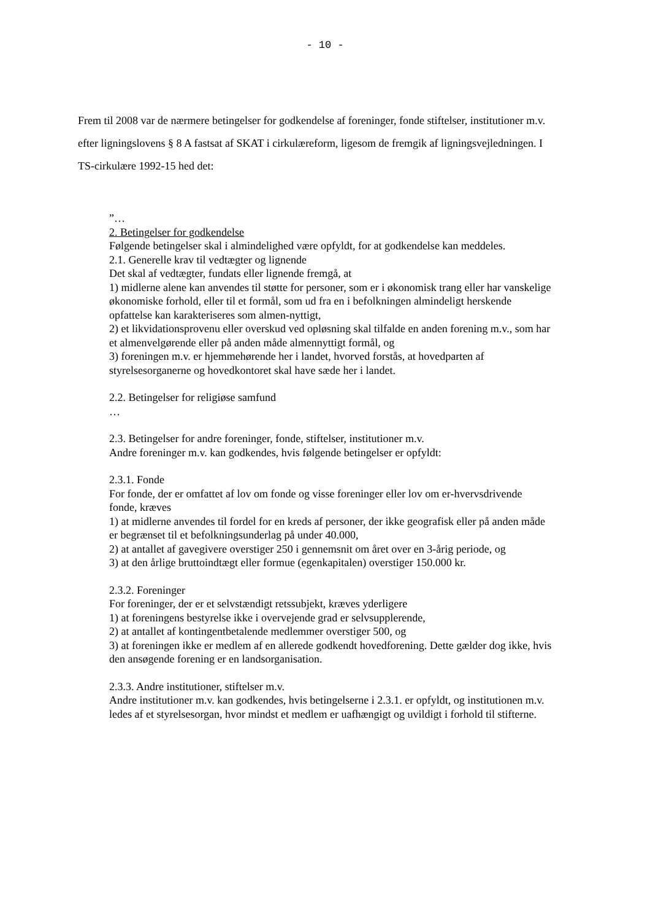- 10 -
Frem til 2008 var de nærmere betingelser for godkendelse af foreninger, fonde stiftelser, institutioner m.v. efter ligningslovens § 8 A fastsat af SKAT i cirkulæreform, ligesom de fremgik af ligningsvejledningen. I TS-cirkulære 1992-15 hed det:
”…
2. Betingelser for godkendelse
Følgende betingelser skal i almindelighed være opfyldt, for at godkendelse kan meddeles.
2.1. Generelle krav til vedtægter og lignende
Det skal af vedtægter, fundats eller lignende fremgå, at
1) midlerne alene kan anvendes til støtte for personer, som er i økonomisk trang eller har vanskelige økonomiske forhold, eller til et formål, som ud fra en i befolkningen almindeligt herskende opfattelse kan karakteriseres som almen-nyttigt,
2) et likvidationsprovenu eller overskud ved opløsning skal tilfalde en anden forening m.v., som har et almenvelgørende eller på anden måde almennyttigt formål, og
3) foreningen m.v. er hjemmehørende her i landet, hvorved forstås, at hovedparten af styrelsesorganerne og hovedkontoret skal have sæde her i landet.
2.2. Betingelser for religiøse samfund
…
2.3. Betingelser for andre foreninger, fonde, stiftelser, institutioner m.v.
Andre foreninger m.v. kan godkendes, hvis følgende betingelser er opfyldt:
2.3.1. Fonde
For fonde, der er omfattet af lov om fonde og visse foreninger eller lov om er-hvervsdrivende fonde, kræves
1) at midlerne anvendes til fordel for en kreds af personer, der ikke geografisk eller på anden måde er begrænset til et befolkningsunderlag på under 40.000,
2) at antallet af gavegivere overstiger 250 i gennemsnit om året over en 3-årig periode, og
3) at den årlige bruttoindtægt eller formue (egenkapitalen) overstiger 150.000 kr.
2.3.2. Foreninger
For foreninger, der er et selvstændigt retssubjekt, kræves yderligere
1) at foreningens bestyrelse ikke i overvejende grad er selvsupplerende,
2) at antallet af kontingentbetalende medlemmer overstiger 500, og
3) at foreningen ikke er medlem af en allerede godkendt hovedforening. Dette gælder dog ikke, hvis den ansøgende forening er en landsorganisation.
2.3.3. Andre institutioner, stiftelser m.v.
Andre institutioner m.v. kan godkendes, hvis betingelserne i 2.3.1. er opfyldt, og institutionen m.v. ledes af et styrelsesorgan, hvor mindst et medlem er uafhængigt og uvildigt i forhold til stifterne.